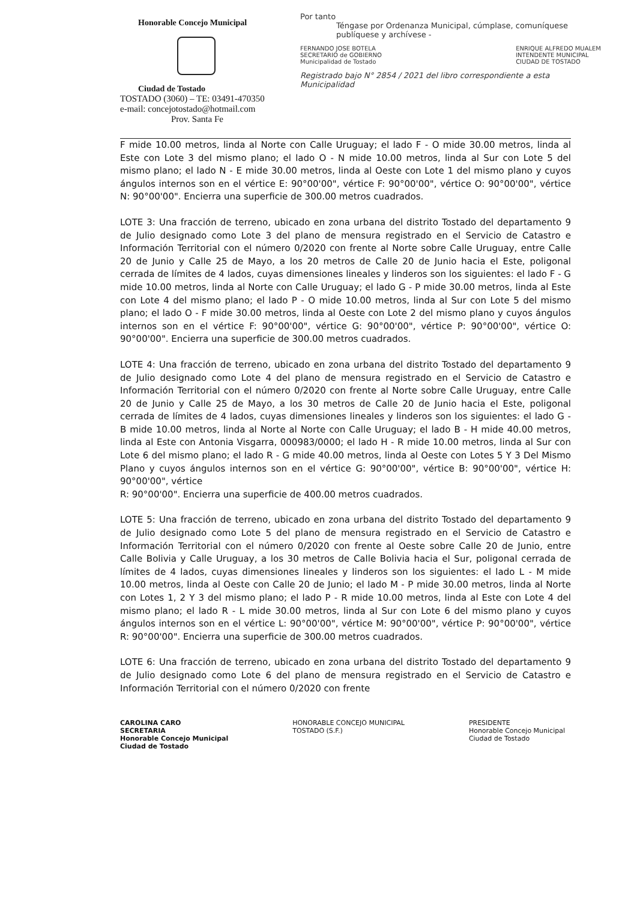Honorable Concejo Municipal
Ciudad de Tostado
TOSTADO (3060) – TE: 03491-470350
e-mail: concejotostado@hotmail.com
Prov. Santa Fe
Por tanto
Téngase por Ordenanza Municipal, cúmplase, comuníquese publíquese y archívese -
FERNANDO JOSE BOTELA
SECRETARIO de GOBIERNO
Municipalidad de Tostado
ENRIQUE ALFREDO MUALEM
INTENDENTE MUNICIPAL
CIUDAD DE TOSTADO
Registrado bajo N° 2854 / 2021 del libro correspondiente a esta Municipalidad
F mide 10.00 metros, linda al Norte con Calle Uruguay; el lado F - O mide 30.00 metros, linda al Este con Lote 3 del mismo plano; el lado O - N mide 10.00 metros, linda al Sur con Lote 5 del mismo plano; el lado N - E mide 30.00 metros, linda al Oeste con Lote 1 del mismo plano y cuyos ángulos internos son en el vértice E: 90°00'00", vértice F: 90°00'00", vértice O: 90°00'00", vértice N: 90°00'00". Encierra una superficie de 300.00 metros cuadrados.
LOTE 3: Una fracción de terreno, ubicado en zona urbana del distrito Tostado del departamento 9 de Julio designado como Lote 3 del plano de mensura registrado en el Servicio de Catastro e Información Territorial con el número 0/2020 con frente al Norte sobre Calle Uruguay, entre Calle 20 de Junio y Calle 25 de Mayo, a los 20 metros de Calle 20 de Junio hacia el Este, poligonal cerrada de límites de 4 lados, cuyas dimensiones lineales y linderos son los siguientes: el lado F - G mide 10.00 metros, linda al Norte con Calle Uruguay; el lado G - P mide 30.00 metros, linda al Este con Lote 4 del mismo plano; el lado P - O mide 10.00 metros, linda al Sur con Lote 5 del mismo plano; el lado O - F mide 30.00 metros, linda al Oeste con Lote 2 del mismo plano y cuyos ángulos internos son en el vértice F: 90°00'00", vértice G: 90°00'00", vértice P: 90°00'00", vértice O: 90°00'00". Encierra una superficie de 300.00 metros cuadrados.
LOTE 4: Una fracción de terreno, ubicado en zona urbana del distrito Tostado del departamento 9 de Julio designado como Lote 4 del plano de mensura registrado en el Servicio de Catastro e Información Territorial con el número 0/2020 con frente al Norte sobre Calle Uruguay, entre Calle 20 de Junio y Calle 25 de Mayo, a los 30 metros de Calle 20 de Junio hacia el Este, poligonal cerrada de límites de 4 lados, cuyas dimensiones lineales y linderos son los siguientes: el lado G - B mide 10.00 metros, linda al Norte al Norte con Calle Uruguay; el lado B - H mide 40.00 metros, linda al Este con Antonia Visgarra, 000983/0000; el lado H - R mide 10.00 metros, linda al Sur con Lote 6 del mismo plano; el lado R - G mide 40.00 metros, linda al Oeste con Lotes 5 Y 3 Del Mismo Plano y cuyos ángulos internos son en el vértice G: 90°00'00", vértice B: 90°00'00", vértice H: 90°00'00", vértice
R: 90°00'00". Encierra una superficie de 400.00 metros cuadrados.
LOTE 5: Una fracción de terreno, ubicado en zona urbana del distrito Tostado del departamento 9 de Julio designado como Lote 5 del plano de mensura registrado en el Servicio de Catastro e Información Territorial con el número 0/2020 con frente al Oeste sobre Calle 20 de Junio, entre Calle Bolivia y Calle Uruguay, a los 30 metros de Calle Bolivia hacia el Sur, poligonal cerrada de límites de 4 lados, cuyas dimensiones lineales y linderos son los siguientes: el lado L - M mide 10.00 metros, linda al Oeste con Calle 20 de Junio; el lado M - P mide 30.00 metros, linda al Norte con Lotes 1, 2 Y 3 del mismo plano; el lado P - R mide 10.00 metros, linda al Este con Lote 4 del mismo plano; el lado R - L mide 30.00 metros, linda al Sur con Lote 6 del mismo plano y cuyos ángulos internos son en el vértice L: 90°00'00", vértice M: 90°00'00", vértice P: 90°00'00", vértice R: 90°00'00". Encierra una superficie de 300.00 metros cuadrados.
LOTE 6: Una fracción de terreno, ubicado en zona urbana del distrito Tostado del departamento 9 de Julio designado como Lote 6 del plano de mensura registrado en el Servicio de Catastro e Información Territorial con el número 0/2020 con frente
CAROLINA CARO
SECRETARIA
Honorable Concejo Municipal
Ciudad de Tostado
HONORABLE CONCEJO MUNICIPAL
TOSTADO (S.F.)
PRESIDENTE
Honorable Concejo Municipal
Ciudad de Tostado